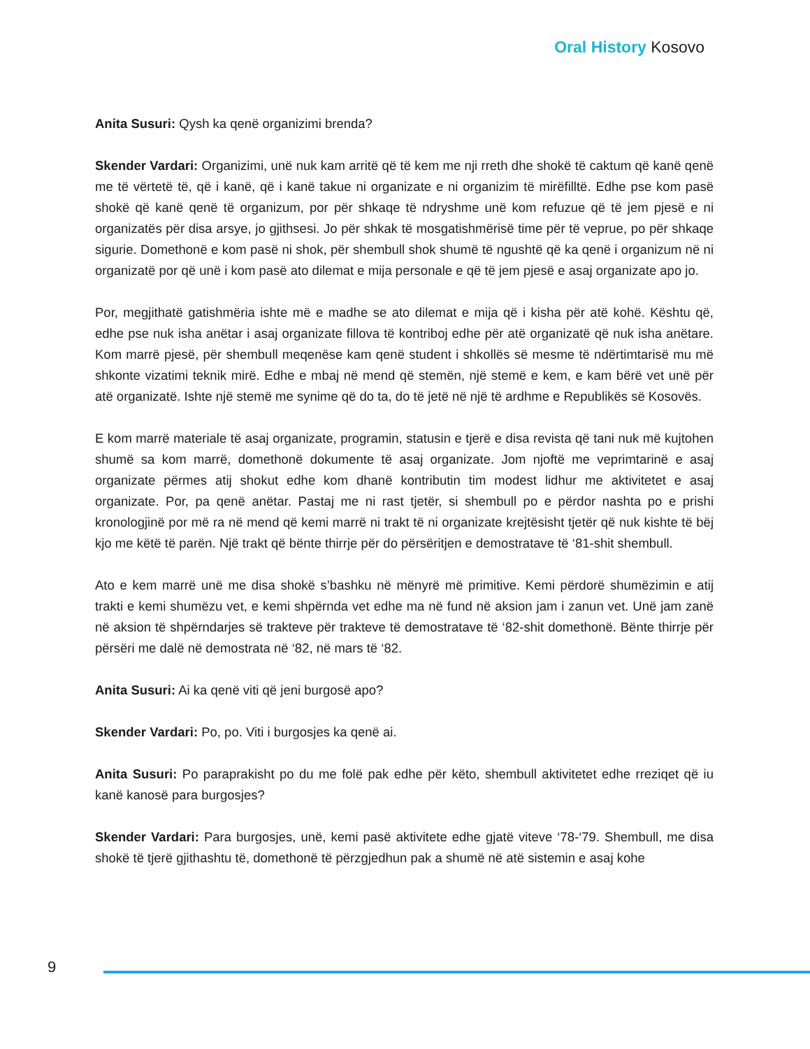Oral History Kosovo
Anita Susuri: Qysh ka qenë organizimi brenda?
Skender Vardari: Organizimi, unë nuk kam arritë që të kem me nji rreth dhe shokë të caktum që kanë qenë me të vërtetë të, që i kanë, që i kanë takue ni organizate e ni organizim të mirëfilltë. Edhe pse kom pasë shokë që kanë qenë të organizum, por për shkaqe të ndryshme unë kom refuzue që të jem pjesë e ni organizatës për disa arsye, jo gjithsesi. Jo për shkak të mosgatishmërisë time për të veprue, po për shkaqe sigurie. Domethonë e kom pasë ni shok, për shembull shok shumë të ngushtë që ka qenë i organizum në ni organizatë por që unë i kom pasë ato dilemat e mija personale e që të jem pjesë e asaj organizate apo jo.
Por, megjithatë gatishmëria ishte më e madhe se ato dilemat e mija që i kisha për atë kohë. Kështu që, edhe pse nuk isha anëtar i asaj organizate fillova të kontriboj edhe për atë organizatë që nuk isha anëtare. Kom marrë pjesë, për shembull meqenëse kam qenë student i shkollës së mesme të ndërtimtarisë mu më shkonte vizatimi teknik mirë. Edhe e mbaj në mend që stemën, një stemë e kem, e kam bërë vet unë për atë organizatë. Ishte një stemë me synime që do ta, do të jetë në një të ardhme e Republikës së Kosovës.
E kom marrë materiale të asaj organizate, programin, statusin e tjerë e disa revista që tani nuk më kujtohen shumë sa kom marrë, domethonë dokumente të asaj organizate. Jom njoftë me veprimtarinë e asaj organizate përmes atij shokut edhe kom dhanë kontributin tim modest lidhur me aktivitetet e asaj organizate. Por, pa qenë anëtar. Pastaj me ni rast tjetër, si shembull po e përdor nashta po e prishi kronologjinë por më ra në mend që kemi marrë ni trakt të ni organizate krejtësisht tjetër që nuk kishte të bëj kjo me këtë të parën. Një trakt që bënte thirrje për do përsëritjen e demostratave të ‘81-shit shembull.
Ato e kem marrë unë me disa shokë s’bashku në mënyrë më primitive. Kemi përdorë shumëzimin e atij trakti e kemi shumëzu vet, e kemi shpërnda vet edhe ma në fund në aksion jam i zanun vet. Unë jam zanë në aksion të shpërndarjes së trakteve për trakteve të demostratave të ‘82-shit domethonë. Bënte thirrje për përsëri me dalë në demostrata në ‘82, në mars të ‘82.
Anita Susuri: Ai ka qenë viti që jeni burgosë apo?
Skender Vardari: Po, po. Viti i burgosjes ka qenë ai.
Anita Susuri: Po paraprakisht po du me folë pak edhe për këto, shembull aktivitetet edhe rreziqet që iu kanë kanosë para burgosjes?
Skender Vardari: Para burgosjes, unë, kemi pasë aktivitete edhe gjatë viteve ‘78-‘79. Shembull, me disa shokë të tjerë gjithashtu të, domethonë të përzgjedhun pak a shumë në atë sistemin e asaj kohe
9